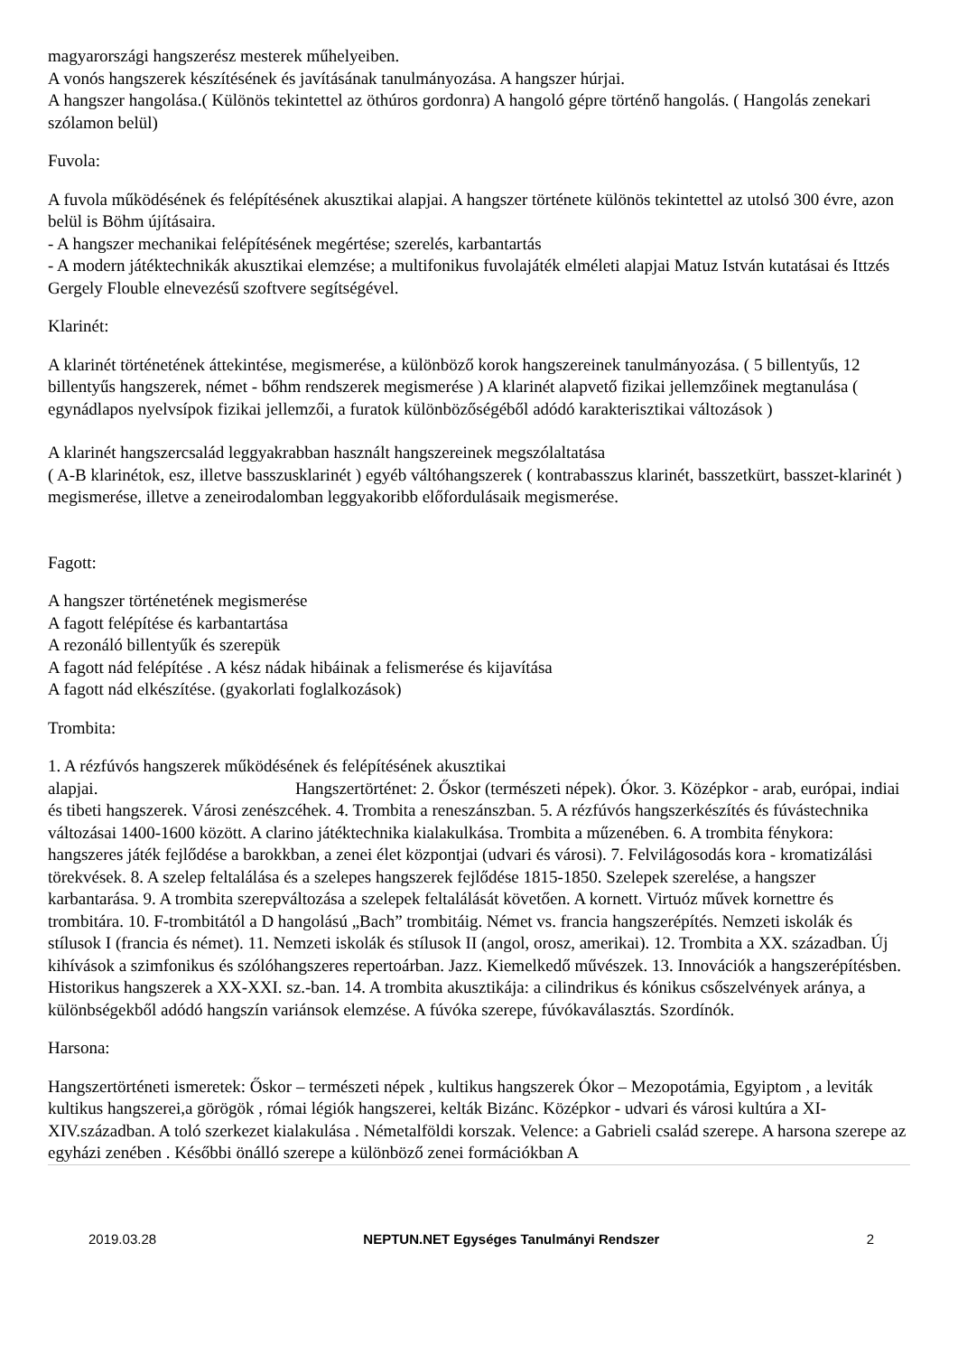magyarországi hangszerész mesterek műhelyeiben.
A vonós hangszerek készítésének és javításának tanulmányozása. A hangszer húrjai.
A hangszer hangolása.( Különös tekintettel az öthúros gordonra) A hangoló gépre történő hangolás. ( Hangolás zenekari szólamon belül)
Fuvola:
A fuvola működésének és felépítésének akusztikai alapjai. A hangszer története különös tekintettel az utolsó 300 évre, azon belül is Böhm újításaira.
- A hangszer mechanikai felépítésének megértése; szerelés, karbantartás
- A modern játéktechnikák akusztikai elemzése; a multifonikus fuvolajáték elméleti alapjai Matuz István kutatásai és Ittzés Gergely Flouble elnevezésű szoftvere segítségével.
Klarinét:
A klarinét történetének áttekintése, megismerése, a különböző korok hangszereinek tanulmányozása. ( 5 billentyűs, 12 billentyűs hangszerek, német - bőhm rendszerek megismerése ) A klarinét alapvető fizikai jellemzőinek megtanulása ( egynádlapos nyelvsípok fizikai jellemzői, a furatok különbözőségéből adódó karakterisztikai változások )
A klarinét hangszercsalád leggyakrabban használt hangszereinek megszólaltatása
( A-B klarinétok, esz, illetve basszusklarinét ) egyéb váltóhangszerek ( kontrabasszus klarinét, basszetkürt, basszet-klarinét ) megismerése, illetve a zeneirodalomban leggyakoribb előfordulásaik megismerése.
Fagott:
A hangszer történetének megismerése
A fagott felépítése és karbantartása
A rezonáló billentyűk és szerepük
A fagott nád felépítése . A kész nádak hibáinak a felismerése és kijavítása
A fagott nád elkészítése. (gyakorlati foglalkozások)
Trombita:
1. A rézfúvós hangszerek működésének és felépítésének akusztikai
alapjai. Hangszertörténet: 2. Őskor (természeti népek). Ókor. 3. Középkor - arab, európai, indiai és tibeti hangszerek. Városi zenészcéhek. 4. Trombita a reneszánszban. 5. A rézfúvós hangszerkészítés és fúvástechnika változásai 1400-1600 között. A clarino játéktechnika kialakulkása. Trombita a műzenében. 6. A trombita fénykora: hangszeres játék fejlődése a barokkban, a zenei élet központjai (udvari és városi). 7. Felvilágosodás kora - kromatizálási törekvések. 8. A szelep feltalálása és a szelepes hangszerek fejlődése 1815-1850. Szelepek szerelése, a hangszer karbantarása. 9. A trombita szerepváltozása a szelepek feltalálását követően. A kornett. Virtuóz művek kornettre és trombitára. 10. F-trombitától a D hangolású „Bach” trombitáig. Német vs. francia hangszerépítés. Nemzeti iskolák és stílusok I (francia és német). 11. Nemzeti iskolák és stílusok II (angol, orosz, amerikai). 12. Trombita a XX. században. Új kihívások a szimfonikus és szólóhangszeres repertoárban. Jazz. Kiemelkedő művészek. 13. Innovációk a hangszerépítésben. Historikus hangszerek a XX-XXI. sz.-ban. 14. A trombita akusztikája: a cilindrikus és kónikus csőszelvények aránya, a különbségekből adódó hangszín variánsok elemzése. A fúvóka szerepe, fúvókaválasztás. Szordínók.
Harsona:
Hangszertörténeti ismeretek: Őskor – természeti népek , kultikus hangszerek Ókor – Mezopotámia, Egyiptom , a leviták kultikus hangszerei,a görögök , római légiók hangszerei, kelták Bizánc. Középkor - udvari és városi kultúra a XI-XIV.században. A toló szerkezet kialakulása . Németalföldi korszak. Velence: a Gabrieli család szerepe. A harsona szerepe az egyházi zenében . Későbbi önálló szerepe a különböző zenei formációkban A
2019.03.28 NEPTUN.NET Egységes Tanulmányi Rendszer 2